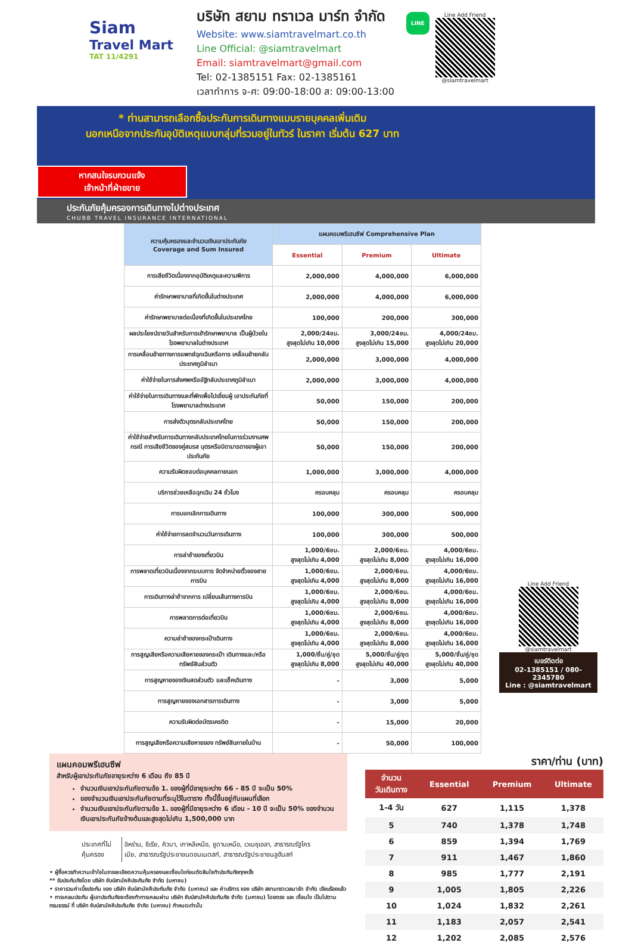Siam
Travel Mart
TAT 11/4291
บริษัท สยาม ทราเวล มาร์ท จำกัด
Website: www.siamtravelmart.co.th
Line Official: @siamtravelmart
Email: siamtravelmart@gmail.com
Tel: 02-1385151 Fax: 02-1385161
เวลาทำการ จ-ศ: 09:00-18:00 ส: 09:00-13:00
LINE
Line Add Friend
@siamtravelmart
* ท่านสามารถเลือกซื้อประกันการเดินทางแบบรายบุคคลเพิ่มเติม
นอกเหนือจากประกันอุบัติเหตุแบบกลุ่มที่รวมอยู่ในทัวร์ ในราคา เริ่มต้น 627 บาท
หากสนใจรบกวนแจ้ง
เจ้าหน้าที่ฝ่ายขาย
ประกันภัยคุ้มครองการเดินทางไปต่างประเทศ
CHUBB TRAVEL INSURANCE INTERNATIONAL
| ความคุ้มครองและจำนวนเงินเอาประกันภัย Coverage and Sum Insured | แผนคอมพรีเฮนซีฟ Comprehensive Plan | | |
| --- | --- | --- | --- |
| | Essential | Premium | Ultimate |
| การเสียชีวิตเนื่องจากอุบัติเหตุและความพิการ | 2,000,000 | 4,000,000 | 6,000,000 |
| ค่ารักษาพยาบาลที่เกิดขึ้นในต่างประเทศ | 2,000,000 | 4,000,000 | 6,000,000 |
| ค่ารักษาพยาบาลต่อเนื่องที่เกิดขึ้นในประเทศไทย | 100,000 | 200,000 | 300,000 |
| ผลประโยชน์รายวันสำหรับการเข้ารักษาพยาบาล เป็นผู้ป่วยในโรงพยาบาลในต่างประเทศ | 2,000/24ชม. สูงสุดไม่เกิน 10,000 | 3,000/24ชม. สูงสุดไม่เกิน 15,000 | 4,000/24ชม. สูงสุดไม่เกิน 20,000 |
| การเคลื่อนย้ายทางการแพทย์ฉุกเฉินหรือการ เคลื่อนย้ายกลับประเทศภูมิลำเนา | 2,000,000 | 3,000,000 | 4,000,000 |
| ค่าใช้จ่ายในการส่งศพหรืออัฐิกลับประเทศภูมิลำเนา | 2,000,000 | 3,000,000 | 4,000,000 |
| ค่าใช้จ่ายในการเดินทางและที่พักเพื่อไปเยี่ยมผู้ เอาประกันภัยที่โรงพยาบาลต่างประเทศ | 50,000 | 150,000 | 200,000 |
| การส่งตัวบุตรกลับประเทศไทย | 50,000 | 150,000 | 200,000 |
| ค่าใช้จ่ายสำหรับการเดินทางกลับประเทศไทยในการร่วมงานศพกรณี การเสียชีวิตของคู่สมรส บุตรหรือบิดามารดาของผู้เอาประกันภัย | 50,000 | 150,000 | 200,000 |
| ความรับผิดชอบต่อบุคคลภายนอก | 1,000,000 | 3,000,000 | 4,000,000 |
| บริการช่วยเหลือฉุกเฉิน 24 ชั่วโมง | ครอบคลุม | ครอบคลุม | ครอบคลุม |
| การบอกเลิกการเดินทาง | 100,000 | 300,000 | 500,000 |
| ค่าใช้จ่ายการลดจำนวนวันการเดินทาง | 100,000 | 300,000 | 500,000 |
| การล่าช้าของเที่ยวบิน | 1,000/6ชม. สูงสุดไม่เกิน 4,000 | 2,000/6ชม. สูงสุดไม่เกิน 8,000 | 4,000/6ชม. สูงสุดไม่เกิน 16,000 |
| การพลาดเที่ยวบินเนื่องจากระบบการ จัดจำหน่ายตั๋วของสายการบิน | 1,000/6ชม. สูงสุดไม่เกิน 4,000 | 2,000/6ชม. สูงสุดไม่เกิน 8,000 | 4,000/6ชม. สูงสุดไม่เกิน 16,000 |
| การเดินทางล่าช้าจากการ เปลี่ยนเส้นทางการบิน | 1,000/6ชม. สูงสุดไม่เกิน 4,000 | 2,000/6ชม. สูงสุดไม่เกิน 8,000 | 4,000/6ชม. สูงสุดไม่เกิน 16,000 |
| การพลาดการต่อเที่ยวบิน | 1,000/6ชม. สูงสุดไม่เกิน 4,000 | 2,000/6ชม. สูงสุดไม่เกิน 8,000 | 4,000/6ชม. สูงสุดไม่เกิน 16,000 |
| ความล่าช้าของกระเป๋าเดินทาง | 1,000/6ชม. สูงสุดไม่เกิน 4,000 | 2,000/6ชม. สูงสุดไม่เกิน 8,000 | 4,000/6ชม. สูงสุดไม่เกิน 16,000 |
| การสูญเสียหรือความเสียหายของกระเป๋า เดินทางและ/หรือทรัพย์สินส่วนตัว | 1,000/ชิ้น/คู่/ชุด สูงสุดไม่เกิน 8,000 | 5,000/ชิ้น/คู่/ชุด สูงสุดไม่เกิน 40,000 | 5,000/ชิ้น/คู่/ชุด สูงสุดไม่เกิน 40,000 |
| การสูญหายของเงินสดส่วนตัว และเช็คเดินทาง | - | 3,000 | 5,000 |
| การสูญหายของเอกสารการเดินทาง | - | 3,000 | 5,000 |
| ความรับผิดต่อบัตรเครดิต | - | 15,000 | 20,000 |
| การสูญเสียหรือความเสียหายของ ทรัพย์สินภายในบ้าน | - | 50,000 | 100,000 |
Line Add Friend
@siamtravelmart
เบอร์ติดต่อ
02-1385151 / 080-2345780
Line : @siamtravelmart
แผนคอมพรีเฮนซีฟ
สำหรับผู้เอาประกันภัยอายุระหว่าง 6 เดือน ถึง 85 ปี
จำนวนเงินเอาประกันภัยตามข้อ 1. ของผู้ที่มีอายุระหว่าง 66 - 85 ปี จะเป็น 50%
ของจำนวนเงินเอาประกันภัยตามที่ระบุไว้ในตาราง ทั้งนี้ขึ้นอยู่กับแผนที่เลือก
จำนวนเงินเอาประกันภัยตามข้อ 1. ของผู้ที่มีอายุระหว่าง 6 เดือน - 10 ปี จะเป็น 50% ของจำนวนเงินเอาประกันภัยข้างต้นและสูงสุดไม่เกิน 1,500,000 บาท
| ประเทศที่ไม่คุ้มครอง | อิหร่าน, ซีเรีย, คิวบา, เกาหลีเหนือ, ซูดานเหนือ, เวเนซุเอลา, สาธารณรัฐไครเมีย, สาธารณรัฐประชาชนดอนเนตสก์, สาธารณรัฐประชาชนลูฮันสก์ |
• ผู้ซื้อควรทำความเข้าใจในรายละเอียดความคุ้มครองและเงื่อนไขก่อนตัดสินใจทำประกันภัยทุกครั้ง
** รับประกันภัยโดย บริษัท ชับบ์สามัคคีประกันภัย จำกัด (มหาชน)
• ราคารวมค่าเบี้ยประกัน ของ บริษัท ชับบ์สามัคคีประกันภัย จำกัด (มหาชน) และ ค่าบริการ ของ บริษัท สยามทราเวลมาร์ท จำกัด เรียบร้อยแล้ว
• การเคลมประกัน ผู้เอาประกันภัยจะต้องทำการเคลมผ่าน บริษัท ชับบ์สามัคคีประกันภัย จำกัด (มหาชน) โดยตรง และ เงื่อนไข เป็นไปตามกรมธรรม์ ที่ บริษัท ชับบ์สามัคคีประกันภัย จำกัด (มหาชน) กำหนดเท่านั้น
ราคา/ท่าน (บาท)
| จำนวน วันเดินทาง | Essential | Premium | Ultimate |
| --- | --- | --- | --- |
| 1-4 วัน | 627 | 1,115 | 1,378 |
| 5 | 740 | 1,378 | 1,748 |
| 6 | 859 | 1,394 | 1,769 |
| 7 | 911 | 1,467 | 1,860 |
| 8 | 985 | 1,777 | 2,191 |
| 9 | 1,005 | 1,805 | 2,226 |
| 10 | 1,024 | 1,832 | 2,261 |
| 11 | 1,183 | 2,057 | 2,541 |
| 12 | 1,202 | 2,085 | 2,576 |